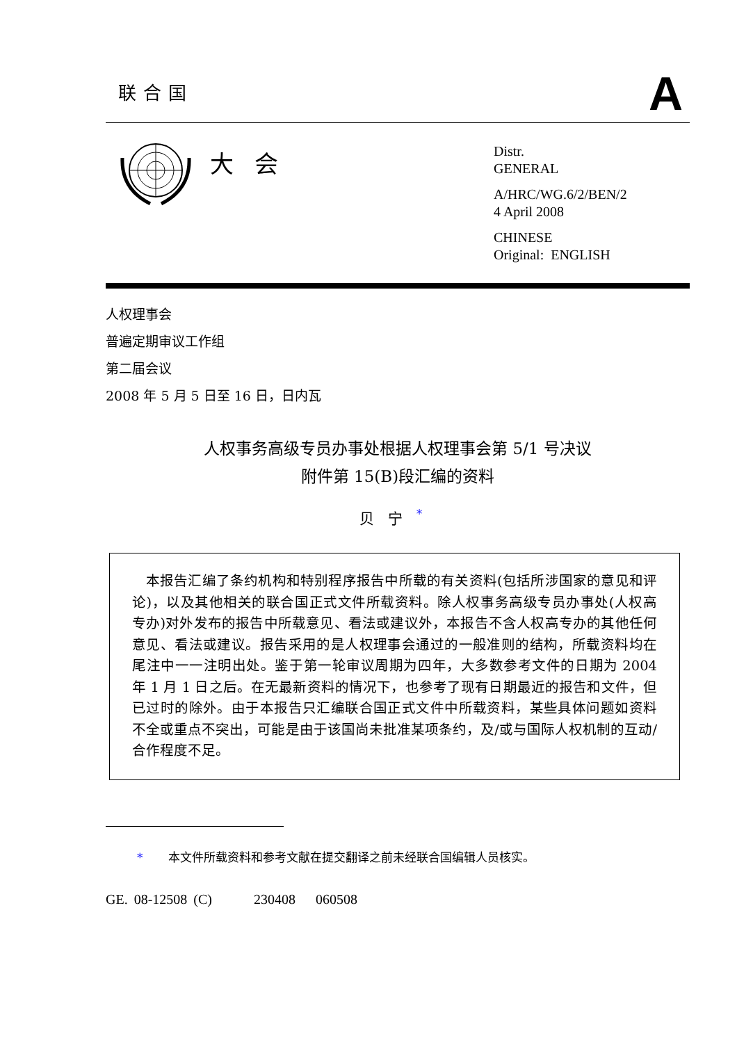联合国
A
大会
Distr.
GENERAL
A/HRC/WG.6/2/BEN/2
4 April 2008
CHINESE
Original: ENGLISH
人权理事会
普遍定期审议工作组
第二届会议
2008 年 5 月 5 日至 16 日，日内瓦
人权事务高级专员办事处根据人权理事会第 5/1 号决议
附件第 15(B)段汇编的资料
贝宁<sup>*</sup>
 本报告汇编了条约机构和特别程序报告中所载的有关资料(包括所涉国家的意见和评论)，以及其他相关的联合国正式文件所载资料。除人权事务高级专员办事处(人权高专办)对外发布的报告中所载意见、看法或建议外，本报告不含人权高专办的其他任何意见、看法或建议。报告采用的是人权理事会通过的一般准则的结构，所载资料均在尾注中一一注明出处。鉴于第一轮审议周期为四年，大多数参考文件的日期为 2004 年 1 月 1 日之后。在无最新资料的情况下，也参考了现有日期最近的报告和文件，但已过时的除外。由于本报告只汇编联合国正式文件中所载资料，某些具体问题如资料不全或重点不突出，可能是由于该国尚未批准某项条约，及/或与国际人权机制的互动/合作程度不足。
* 本文件所载资料和参考文献在提交翻译之前未经联合国编辑人员核实。
GE. 08-12508 (C)   230408  060508